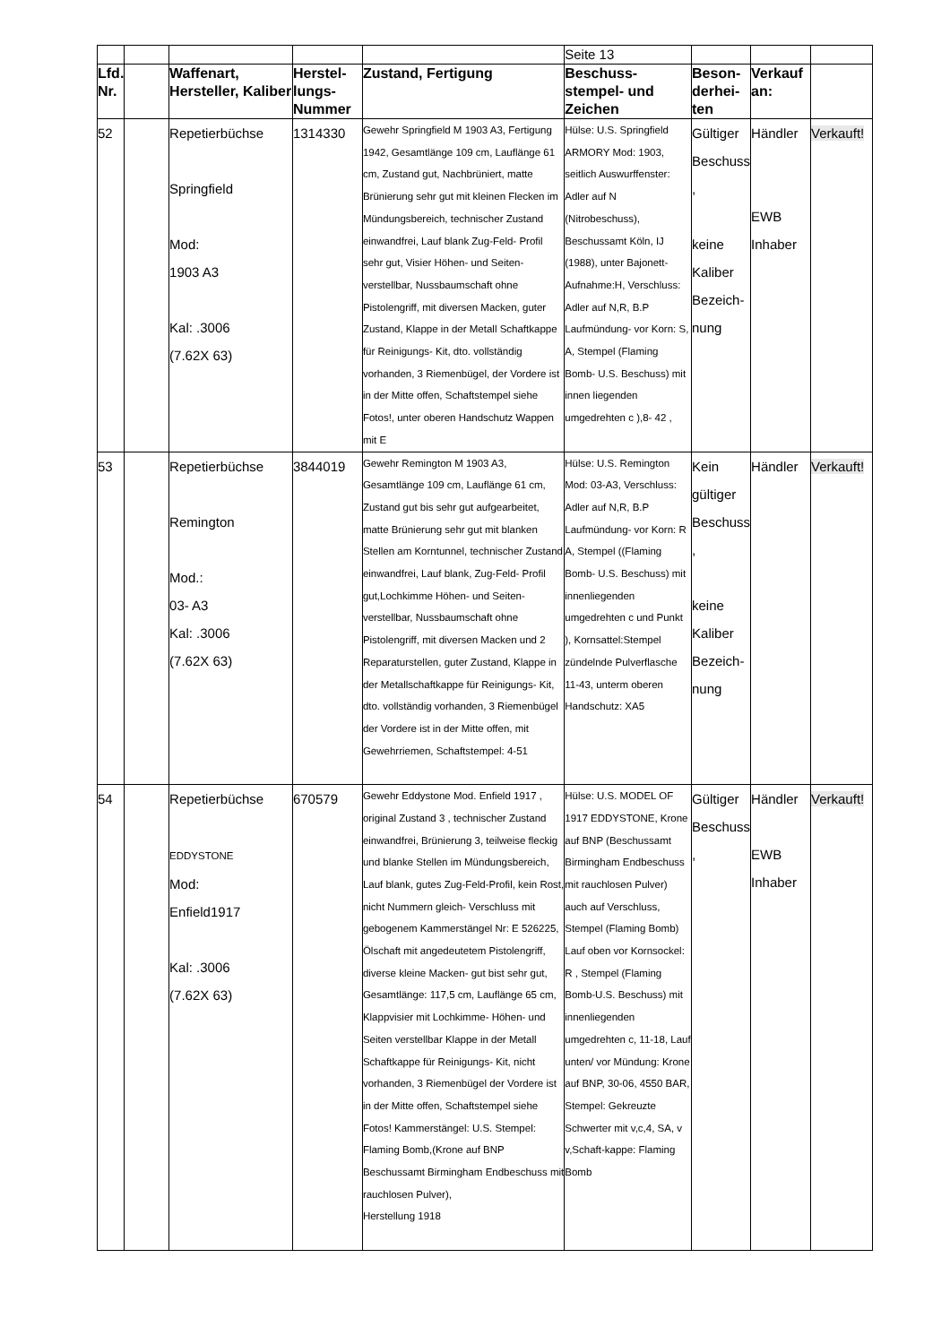| | | | | | Seite 13 | | | |
| Lfd. Nr. | | Waffenart, Hersteller, Kaliber | Herstel-lungs-Nummer | Zustand, Fertigung | Beschuss-stempel- und Zeichen | Beson-derhei-ten | Verkauf an: | |
| 52 | | Repetierbüchse Springfield Mod: 1903 A3 Kal: .3006 (7.62X 63) | 1314330 | Gewehr Springfield M 1903 A3, Fertigung 1942, Gesamtlänge 109 cm, Lauflänge 61 cm, Zustand gut, Nachbrüniert, matte Brünierung sehr gut mit kleinen Flecken im Mündungsbereich, technischer Zustand einwandfrei, Lauf blank Zug-Feld- Profil sehr gut, Visier Höhen- und Seiten-verstellbar, Nussbaumschaft ohne Pistolengriff, mit diversen Macken, guter Zustand, Klappe in der Metall Schaftkappe für Reinigungs- Kit, dto. vollständig vorhanden, 3 Riemenbügel, der Vordere ist in der Mitte offen, Schaftstempel siehe Fotos!, unter oberen Handschutz Wappen mit E | Hülse: U.S. Springfield ARMORY Mod: 1903, seitlich Auswurffenster: Adler auf N (Nitrobeschuss), Beschussamt Köln, IJ (1988), unter Bajonett-Aufnahme:H, Verschluss: Adler auf N,R, B.P Laufmündung- vor Korn: S, A, Stempel (Flaming Bomb- U.S. Beschuss) mit innen liegenden umgedrehten c ),8- 42 , | Gültiger Beschuss , keine Kaliber Bezeich-nung | Händler EWB Inhaber | Verkauft! |
| 53 | | Repetierbüchse Remington Mod.: 03- A3 Kal: .3006 (7.62X 63) | 3844019 | Gewehr Remington M 1903 A3, Gesamtlänge 109 cm, Lauflänge 61 cm, Zustand gut bis sehr gut aufgearbeitet, matte Brünierung sehr gut mit blanken Stellen am Korntunnel, technischer Zustand einwandfrei, Lauf blank, Zug-Feld- Profil gut,Lochkimme Höhen- und Seiten- verstellbar, Nussbaumschaft ohne Pistolengriff, mit diversen Macken und 2 Reparaturstellen, guter Zustand, Klappe in der Metallschaftkappe für Reinigungs- Kit, dto. vollständig vorhanden, 3 Riemenbügel der Vordere ist in der Mitte offen, mit Gewehrriemen, Schaftstempel: 4-51 | Hülse: U.S. Remington Mod: 03-A3, Verschluss: Adler auf N,R, B.P Laufmündung- vor Korn: R A, Stempel ((Flaming Bomb- U.S. Beschuss) mit innenliegenden umgedrehten c und Punkt ), Kornsattel:Stempel zündelnde Pulverflasche 11-43, unterm oberen Handschutz: XA5 | Kein gültiger Beschuss , keine Kaliber Bezeich-nung | Händler | Verkauft! |
| 54 | | Repetierbüchse EDDYSTONE Mod: Enfield1917 Kal: .3006 (7.62X 63) | 670579 | Gewehr Eddystone Mod. Enfield 1917 , original Zustand 3 , technischer Zustand einwandfrei, Brünierung 3, teilweise fleckig und blanke Stellen im Mündungsbereich, Lauf blank, gutes Zug-Feld-Profil, kein Rost, nicht Nummern gleich- Verschluss mit gebogenem Kammerstängel Nr: E 526225, Ölschaft mit angedeutetem Pistolengriff, diverse kleine Macken- gut bist sehr gut, Gesamtlänge: 117,5 cm, Lauflänge 65 cm, Klappvisier mit Lochkimme- Höhen- und Seiten verstellbar Klappe in der Metall Schaftkappe für Reinigungs- Kit, nicht vorhanden, 3 Riemenbügel der Vordere ist in der Mitte offen, Schaftstempel siehe Fotos! Kammerstängel: U.S. Stempel: Flaming Bomb,(Krone auf BNP Beschussamt Birmingham Endbeschuss mit rauchlosen Pulver), Herstellung 1918 | Hülse: U.S. MODEL OF 1917 EDDYSTONE, Krone auf BNP (Beschussamt Birmingham Endbeschuss mit rauchlosen Pulver) auch auf Verschluss, Stempel (Flaming Bomb) Lauf oben vor Kornsockel: R , Stempel (Flaming Bomb-U.S. Beschuss) mit innenliegenden umgedrehten c, 11-18, Lauf unten/ vor Mündung: Krone auf BNP, 30-06, 4550 BAR, Stempel: Gekreuzte Schwerter mit v,c,4, SA, v v,Schaft-kappe: Flaming Bomb | Gültiger Beschuss , | Händler EWB Inhaber | Verkauft! |